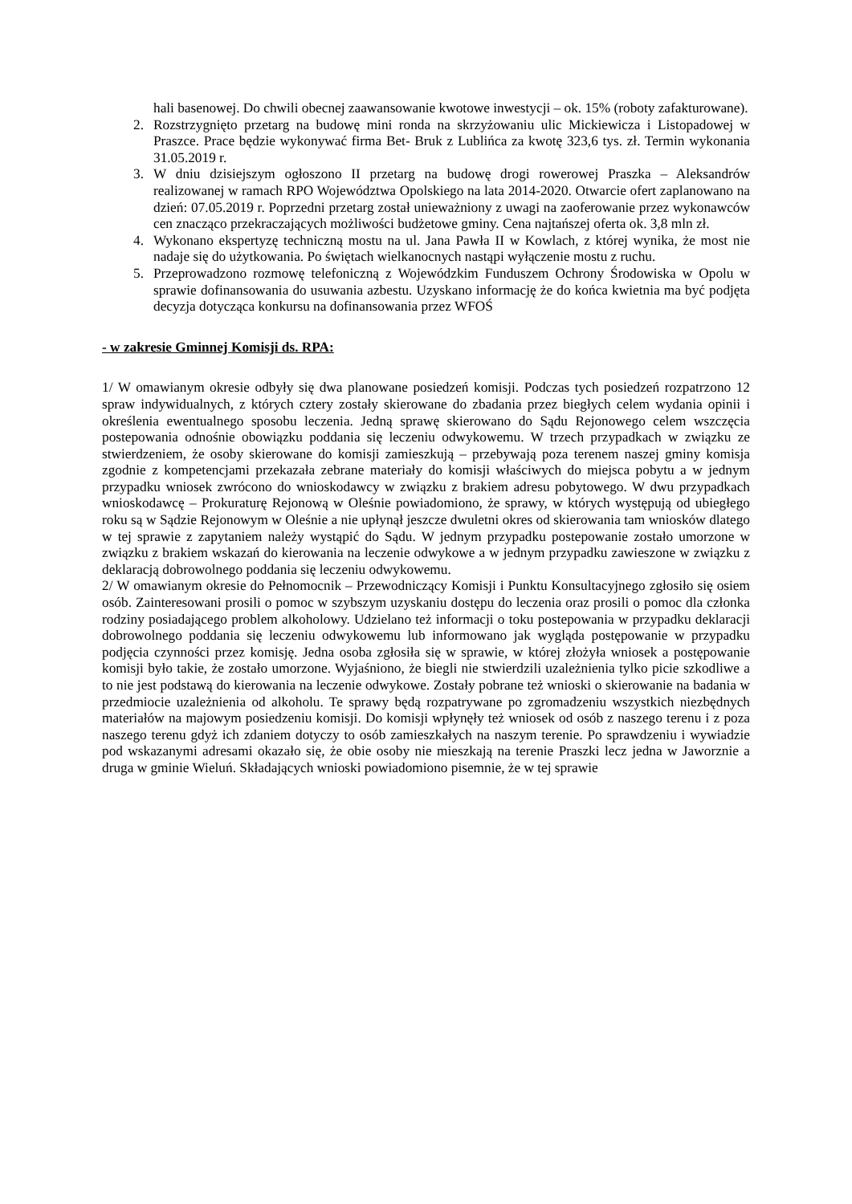hali basenowej. Do chwili obecnej zaawansowanie kwotowe inwestycji – ok. 15% (roboty zafakturowane).
2. Rozstrzygnięto przetarg na budowę mini ronda na skrzyżowaniu ulic Mickiewicza i Listopadowej w Praszce. Prace będzie wykonywać firma Bet- Bruk z Lublińca za kwotę 323,6 tys. zł. Termin wykonania 31.05.2019 r.
3. W dniu dzisiejszym ogłoszono II przetarg na budowę drogi rowerowej Praszka – Aleksandrów realizowanej w ramach RPO Województwa Opolskiego na lata 2014-2020. Otwarcie ofert zaplanowano na dzień: 07.05.2019 r. Poprzedni przetarg został unieważniony z uwagi na zaoferowanie przez wykonawców cen znacząco przekraczających możliwości budżetowe gminy. Cena najtańszej oferta ok. 3,8 mln zł.
4. Wykonano ekspertyzę techniczną mostu na ul. Jana Pawła II w Kowlach, z której wynika, że most nie nadaje się do użytkowania. Po świętach wielkanocnych nastąpi wyłączenie mostu z ruchu.
5. Przeprowadzono rozmowę telefoniczną z Wojewódzkim Funduszem Ochrony Środowiska w Opolu w sprawie dofinansowania do usuwania azbestu. Uzyskano informację że do końca kwietnia ma być podjęta decyzja dotycząca konkursu na dofinansowania przez WFOŚ
- w zakresie Gminnej Komisji ds. RPA:
1/ W omawianym okresie odbyły się dwa planowane posiedzeń komisji. Podczas tych posiedzeń rozpatrzono 12 spraw indywidualnych, z których cztery zostały skierowane do zbadania przez biegłych celem wydania opinii i określenia ewentualnego sposobu leczenia. Jedną sprawę skierowano do Sądu Rejonowego celem wszczęcia postepowania odnośnie obowiązku poddania się leczeniu odwykowemu. W trzech przypadkach w związku ze stwierdzeniem, że osoby skierowane do komisji zamieszkują – przebywają poza terenem naszej gminy komisja zgodnie z kompetencjami przekazała zebrane materiały do komisji właściwych do miejsca pobytu a w jednym przypadku wniosek zwrócono do wnioskodawcy w związku z brakiem adresu pobytowego. W dwu przypadkach wnioskodawcę – Prokuraturę Rejonową w Oleśnie powiadomiono, że sprawy, w których występują od ubiegłego roku są w Sądzie Rejonowym w Oleśnie a nie upłynął jeszcze dwuletni okres od skierowania tam wniosków dlatego w tej sprawie z zapytaniem należy wystąpić do Sądu. W jednym przypadku postepowanie zostało umorzone w związku z brakiem wskazań do kierowania na leczenie odwykowe a w jednym przypadku zawieszone w związku z deklaracją dobrowolnego poddania się leczeniu odwykowemu.
2/ W omawianym okresie do Pełnomocnik – Przewodniczący Komisji i Punktu Konsultacyjnego zgłosiło się osiem osób. Zainteresowani prosili o pomoc w szybszym uzyskaniu dostępu do leczenia oraz prosili o pomoc dla członka rodziny posiadającego problem alkoholowy. Udzielano też informacji o toku postepowania w przypadku deklaracji dobrowolnego poddania się leczeniu odwykowemu lub informowano jak wygląda postępowanie w przypadku podjęcia czynności przez komisję. Jedna osoba zgłosiła się w sprawie, w której złożyła wniosek a postępowanie komisji było takie, że zostało umorzone. Wyjaśniono, że biegli nie stwierdzili uzależnienia tylko picie szkodliwe a to nie jest podstawą do kierowania na leczenie odwykowe. Zostały pobrane też wnioski o skierowanie na badania w przedmiocie uzależnienia od alkoholu. Te sprawy będą rozpatrywane po zgromadzeniu wszystkich niezbędnych materiałów na majowym posiedzeniu komisji. Do komisji wpłynęły też wniosek od osób z naszego terenu i z poza naszego terenu gdyż ich zdaniem dotyczy to osób zamieszkałych na naszym terenie. Po sprawdzeniu i wywiadzie pod wskazanymi adresami okazało się, że obie osoby nie mieszkają na terenie Praszki lecz jedna w Jaworznie a druga w gminie Wieluń. Składających wnioski powiadomiono pisemnie, że w tej sprawie